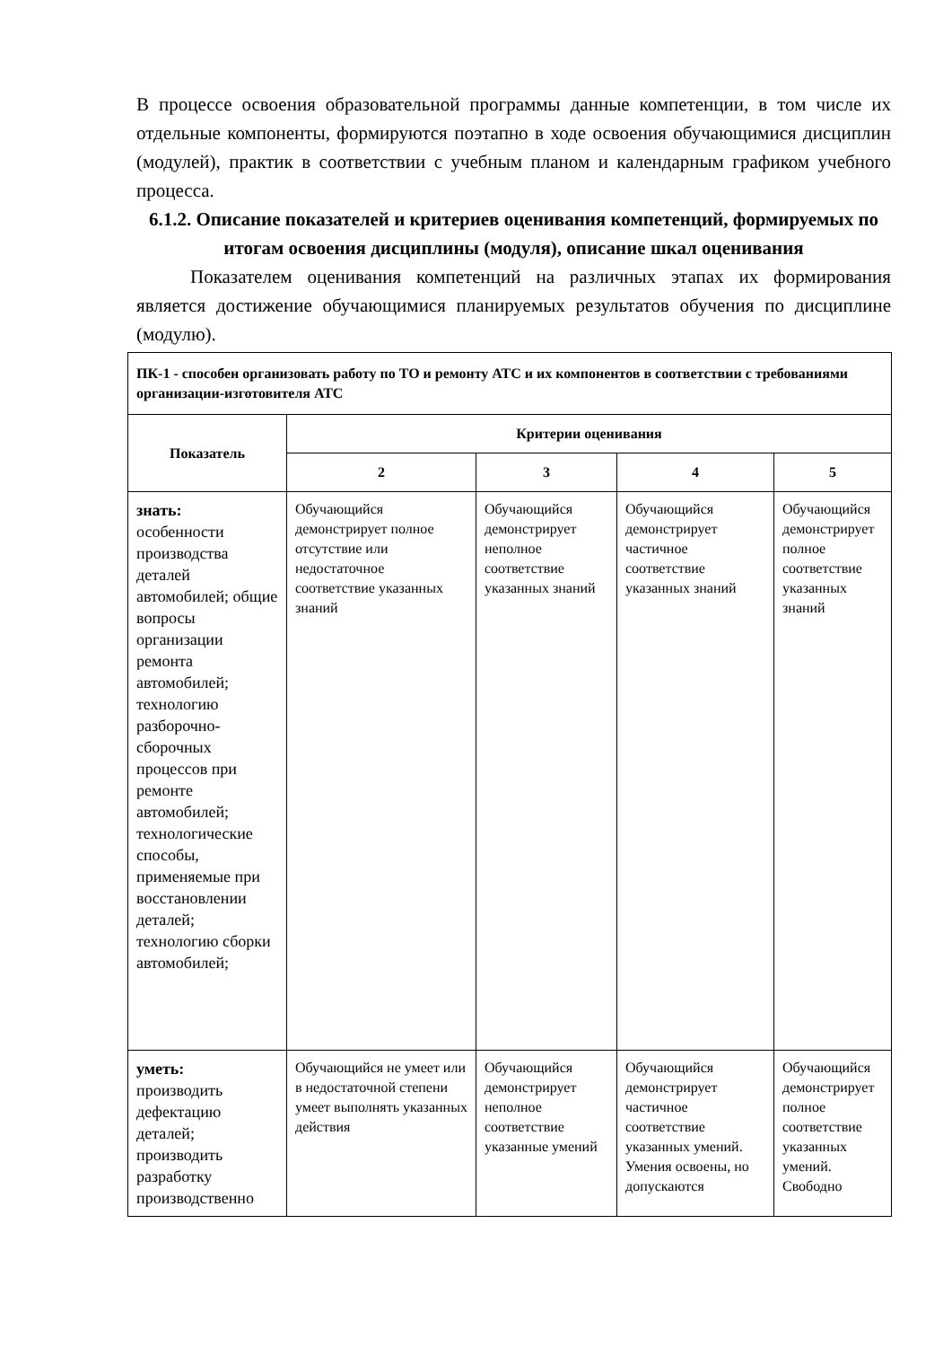В процессе освоения образовательной программы данные компетенции, в том числе их отдельные компоненты, формируются поэтапно в ходе освоения обучающимися дисциплин (модулей), практик в соответствии с учебным планом и календарным графиком учебного процесса.
6.1.2. Описание показателей и критериев оценивания компетенций, формируемых по итогам освоения дисциплины (модуля), описание шкал оценивания
Показателем оценивания компетенций на различных этапах их формирования является достижение обучающимися планируемых результатов обучения по дисциплине (модулю).
| ПК-1 - способен организовать работу по ТО и ремонту АТС и их компонентов в соответствии с требованиями организации-изготовителя АТС | | | | |
| Показатель | Критерии оценивания | | | |
| | 2 | 3 | 4 | 5 |
| знать: особенности производства деталей автомобилей; общие вопросы организации ремонта автомобилей; технологию разборочно-сборочных процессов при ремонте автомобилей; технологические способы, применяемые при восстановлении деталей; технологию сборки автомобилей; | Обучающийся демонстрирует полное отсутствие или недостаточное соответствие указанных знаний | Обучающийся демонстрирует неполное соответствие указанных знаний | Обучающийся демонстрирует частичное соответствие указанных знаний | Обучающийся демонстрирует полное соответствие указанных знаний |
| уметь: производить дефектацию деталей; производить разработку производственно | Обучающийся не умеет или в недостаточной степени умеет выполнять указанных действия | Обучающийся демонстрирует неполное соответствие указанные умений | Обучающийся демонстрирует частичное соответствие указанных умений. Умения освоены, но допускаются | Обучающийся демонстрирует полное соответствие указанных умений. Свободно |